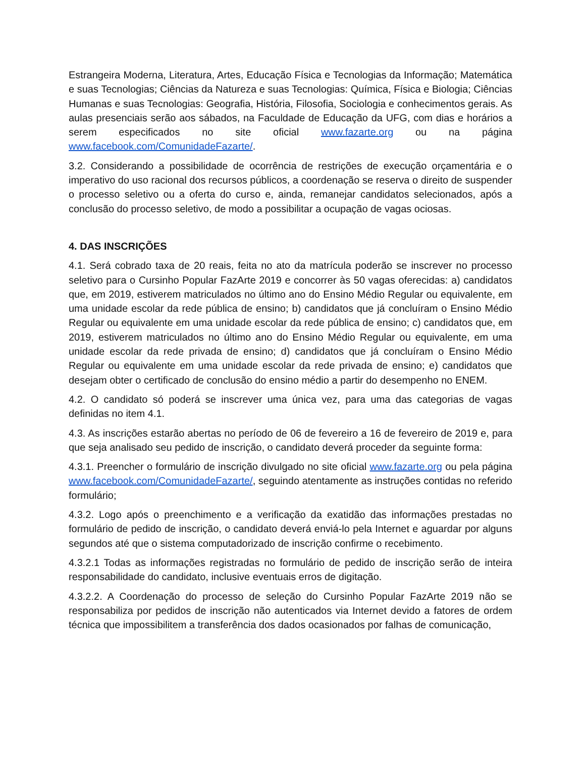Estrangeira Moderna, Literatura, Artes, Educação Física e Tecnologias da Informação; Matemática e suas Tecnologias; Ciências da Natureza e suas Tecnologias: Química, Física e Biologia; Ciências Humanas e suas Tecnologias: Geografia, História, Filosofia, Sociologia e conhecimentos gerais. As aulas presenciais serão aos sábados, na Faculdade de Educação da UFG, com dias e horários a serem especificados no site oficial www.fazarte.org ou na página www.facebook.com/ComunidadeFazarte/.
3.2. Considerando a possibilidade de ocorrência de restrições de execução orçamentária e o imperativo do uso racional dos recursos públicos, a coordenação se reserva o direito de suspender o processo seletivo ou a oferta do curso e, ainda, remanejar candidatos selecionados, após a conclusão do processo seletivo, de modo a possibilitar a ocupação de vagas ociosas.
4. DAS INSCRIÇÕES
4.1. Será cobrado taxa de 20 reais, feita no ato da matrícula poderão se inscrever no processo seletivo para o Cursinho Popular FazArte 2019 e concorrer às 50 vagas oferecidas: a) candidatos que, em 2019, estiverem matriculados no último ano do Ensino Médio Regular ou equivalente, em uma unidade escolar da rede pública de ensino; b) candidatos que já concluíram o Ensino Médio Regular ou equivalente em uma unidade escolar da rede pública de ensino; c) candidatos que, em 2019, estiverem matriculados no último ano do Ensino Médio Regular ou equivalente, em uma unidade escolar da rede privada de ensino; d) candidatos que já concluíram o Ensino Médio Regular ou equivalente em uma unidade escolar da rede privada de ensino; e) candidatos que desejam obter o certificado de conclusão do ensino médio a partir do desempenho no ENEM.
4.2. O candidato só poderá se inscrever uma única vez, para uma das categorias de vagas definidas no item 4.1.
4.3. As inscrições estarão abertas no período de 06 de fevereiro a 16 de fevereiro de 2019 e, para que seja analisado seu pedido de inscrição, o candidato deverá proceder da seguinte forma:
4.3.1. Preencher o formulário de inscrição divulgado no site oficial www.fazarte.org ou pela página www.facebook.com/ComunidadeFazarte/, seguindo atentamente as instruções contidas no referido formulário;
4.3.2. Logo após o preenchimento e a verificação da exatidão das informações prestadas no formulário de pedido de inscrição, o candidato deverá enviá-lo pela Internet e aguardar por alguns segundos até que o sistema computadorizado de inscrição confirme o recebimento.
4.3.2.1 Todas as informações registradas no formulário de pedido de inscrição serão de inteira responsabilidade do candidato, inclusive eventuais erros de digitação.
4.3.2.2. A Coordenação do processo de seleção do Cursinho Popular FazArte 2019 não se responsabiliza por pedidos de inscrição não autenticados via Internet devido a fatores de ordem técnica que impossibilitem a transferência dos dados ocasionados por falhas de comunicação,